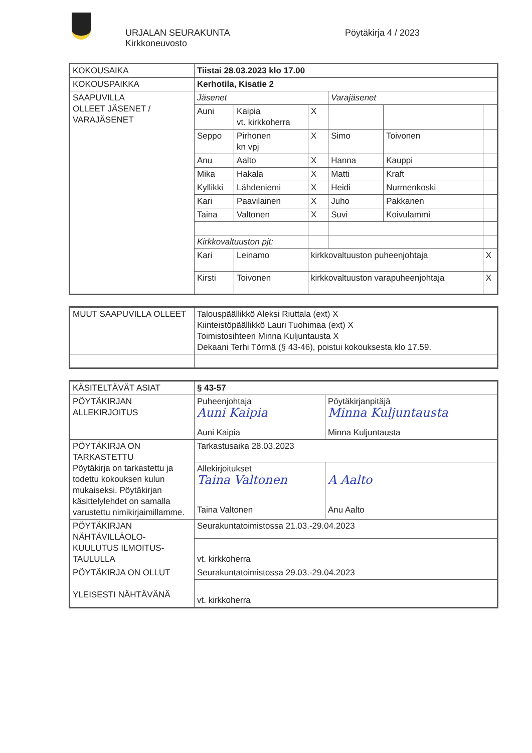URJALAN SEURAKUNTA
Kirkkoneuvosto
Pöytäkirja 4 / 2023
| KOKOUSAIKA | Tiistai 28.03.2023 klo 17.00 | | | | | |
| KOKOUSPAIKKA | Kerhotila, Kisatie 2 | | | | | |
| SAAPUVILLA OLLEET JÄSENET / VARAJÄSENET | Jäsenet | | | Varajäsenet | | |
| | Auni | Kaipia vt. kirkkoherra | X | | | |
| | Seppo | Pirhonen kn vpj | X | Simo | Toivonen | |
| | Anu | Aalto | X | Hanna | Kauppi | |
| | Mika | Hakala | X | Matti | Kraft | |
| | Kyllikki | Lähdeniemi | X | Heidi | Nurmenkoski | |
| | Kari | Paavilainen | X | Juho | Pakkanen | |
| | Taina | Valtonen | X | Suvi | Koivulammi | |
| | Kirkkovaltuuston pjt: | | | | | |
| | Kari | Leinamo | kirkkovaltuuston puheenjohtaja | | | X |
| | Kirsti | Toivonen | kirkkovaltuuston varapuheenjohtaja | | | X |
| MUUT SAAPUVILLA OLLEET | Talouspäällikkö Aleksi Riuttala (ext) X Kiinteistöpäällikkö Lauri Tuohimaa (ext) X Toimistosihteeri Minna Kuljuntausta X Dekaani Terhi Törmä (§ 43-46), poistui kokouksesta klo 17.59. |
| KÄSITELTÄVÄT ASIAT | § 43-57 | |
| PÖYTÄKIRJAN ALLEKIRJOITUS | Puheenjohtaja Auni Kaipia Auni Kaipia | Pöytäkirjanpitäjä Minna Kuljuntausta Minna Kuljuntausta |
| PÖYTÄKIRJA ON TARKASTETTU Pöytäkirja on tarkastettu ja todettu kokouksen kulun mukaiseksi. Pöytäkirjan käsittelylehdet on samalla varustettu nimikirjaimillamme. | Tarkastusaika 28.03.2023 | |
| | Allekirjoitukset Taina Valtonen Taina Valtonen | A Aalto Anu Aalto |
| PÖYTÄKIRJAN NÄHTÄVILLÄOLO- KUULUTUS ILMOITUS- TAULULLA | Seurakuntatoimistossa 21.03.-29.04.2023 | |
| | vt. kirkkoherra | |
| PÖYTÄKIRJA ON OLLUT YLEISESTI NÄHTÄVÄNÄ | Seurakuntatoimistossa 29.03.-29.04.2023 | |
| | vt. kirkkoherra | |